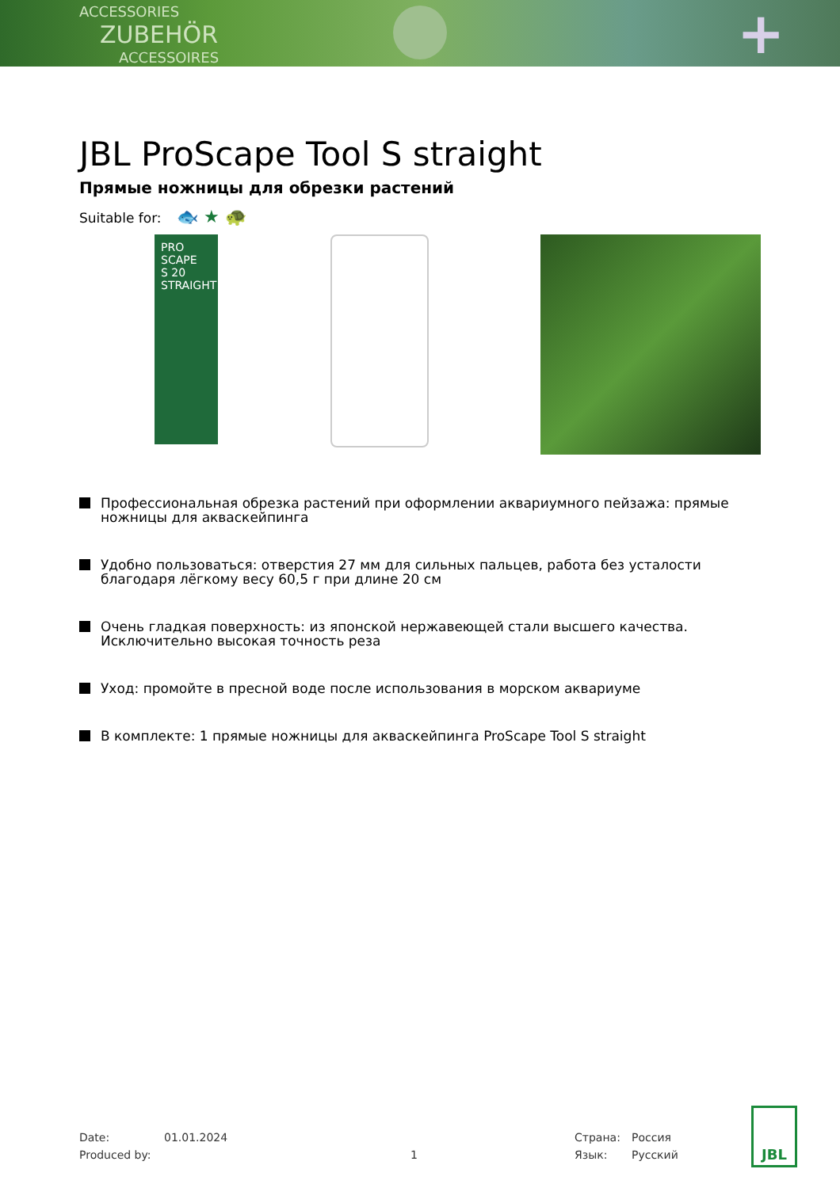ACCESSORIES
ZUBEHÖR
ACCESSOIRES
+
JBL ProScape Tool S straight
Прямые ножницы для обрезки растений
Suitable for: 🐟 ★ 🐢
PRO SCAPE
S 20
STRAIGHT
Профессиональная обрезка растений при оформлении аквариумного пейзажа: прямые ножницы для акваскейпинга
Удобно пользоваться: отверстия 27 мм для сильных пальцев, работа без усталости благодаря лёгкому весу 60,5 г при длине 20 см
Очень гладкая поверхность: из японской нержавеющей стали высшего качества. Исключительно высокая точность реза
Уход: промойте в пресной воде после использования в морском аквариуме
В комплекте: 1 прямые ножницы для акваскейпинга ProScape Tool S straight
Date:
01.01.2024
Страна:
Россия
Produced by:
1
Язык:
Русский
JBL